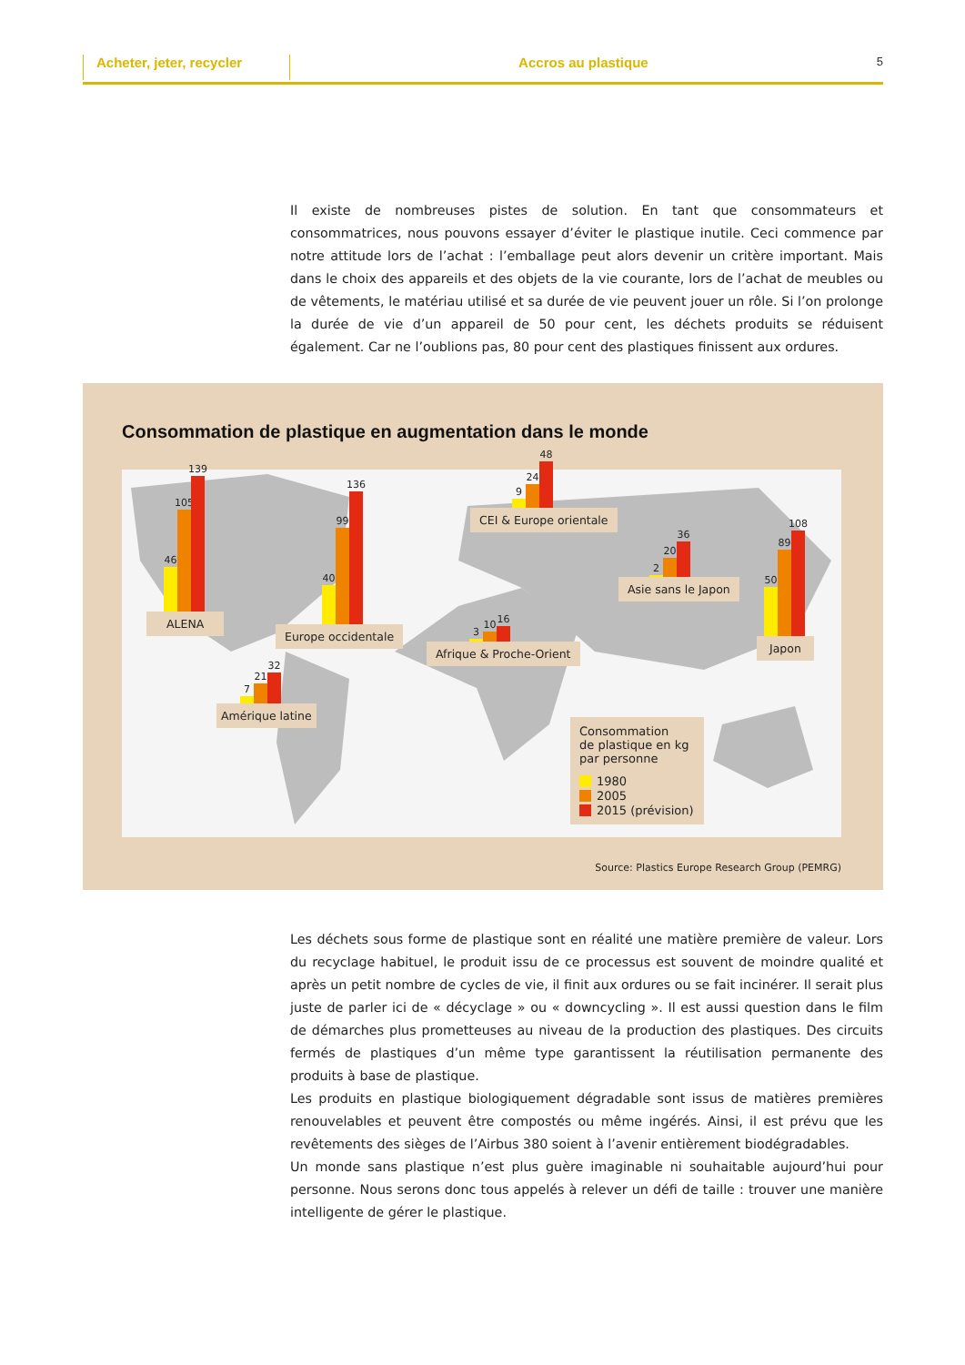Acheter, jeter, recycler
Accros au plastique
5
Il existe de nombreuses pistes de solution. En tant que consommateurs et consommatrices, nous pouvons essayer d’éviter le plastique inutile. Ceci commence par notre attitude lors de l’achat : l’emballage peut alors devenir un critère important. Mais dans le choix des appareils et des objets de la vie courante, lors de l’achat de meubles ou de vêtements, le matériau utilisé et sa durée de vie peuvent jouer un rôle. Si l’on prolonge la durée de vie d’un appareil de 50 pour cent, les déchets produits se réduisent également. Car ne l’oublions pas, 80 pour cent des plastiques finissent aux ordures.
Consommation de plastique en augmentation dans le monde
46
105
139
ALENA
40
99
136
Europe occidentale
9
24
48
CEI & Europe orientale
2
20
36
Asie sans le Japon
50
89
108
Japon
3
10
16
Afrique & Proche-Orient
7
21
32
Amérique latine
Consommation
de plastique en kg
par personne
1980
2005
2015 (prévision)
Source: Plastics Europe Research Group (PEMRG)
Les déchets sous forme de plastique sont en réalité une matière première de valeur. Lors du recyclage habituel, le produit issu de ce processus est souvent de moindre qualité et après un petit nombre de cycles de vie, il finit aux ordures ou se fait incinérer. Il serait plus juste de parler ici de « décyclage » ou « downcycling ». Il est aussi question dans le film de démarches plus pro­metteuses au niveau de la production des plastiques. Des circuits fermés de plastiques d’un même type garantissent la réutilisation permanente des produits à base de plastique.
Les produits en plastique biologiquement dégradable sont issus de matières premières renouve­lables et peuvent être compostés ou même ingérés. Ainsi, il est prévu que les revêtements des sièges de l’Airbus 380 soient à l’avenir entièrement biodégradables.
Un monde sans plastique n’est plus guère imaginable ni souhaitable aujourd’hui pour personne. Nous serons donc tous appelés à relever un défi de taille : trouver une manière intelligente de gérer le plastique.